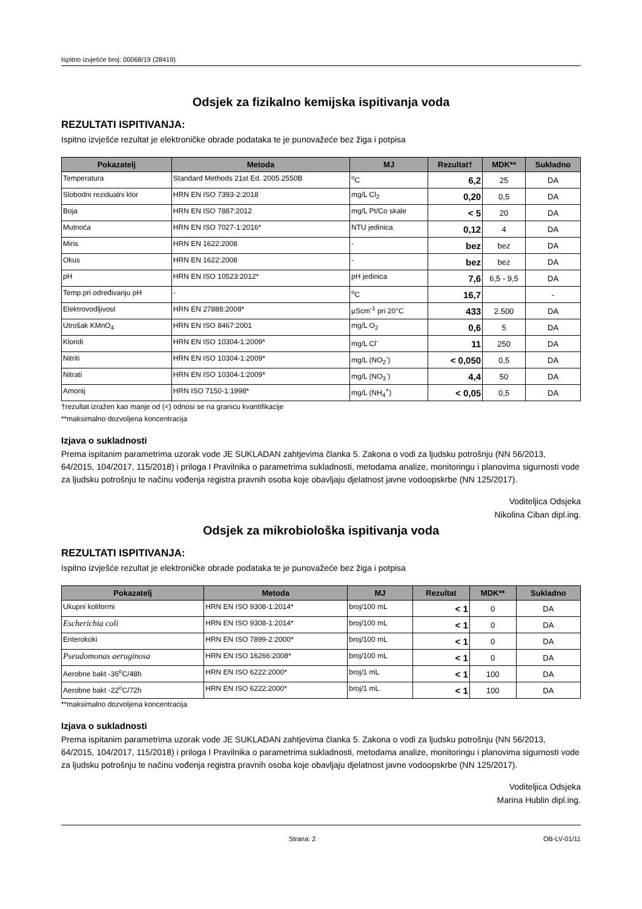Ispitno izvješće broj: 00068/19 (28419)
Odsjek za fizikalno kemijska ispitivanja voda
REZULTATI ISPITIVANJA:
Ispitno izvješće rezultat je elektroničke obrade podataka te je punovažeće bez žiga i potpisa
| Pokazatelj | Metoda | MJ | Rezultat† | MDK** | Sukladno |
| --- | --- | --- | --- | --- | --- |
| Temperatura | Standard Methods 21st Ed. 2005.2550B | <sup>o</sup> C | 6,2 | 25 | DA |
| Slobodni rezidualni klor | HRN EN ISO 7393-2:2018 | mg/L Cl<sub>2</sub> | 0,20 | 0,5 | DA |
| Boja | HRN EN ISO 7887:2012 | mg/L Pt/Co skale | < 5 | 20 | DA |
| Mutnoća | HRN EN ISO 7027-1:2016* | NTU jedinica | 0,12 | 4 | DA |
| Miris | HRN EN 1622:2008 | - | bez | bez | DA |
| Okus | HRN EN 1622:2008 | - | bez | bez | DA |
| pH | HRN EN ISO 10523:2012* | pH jedinica | 7,6 | 6,5 - 9,5 | DA |
| Temp.pri određivanju pH | - | <sup>o</sup> C | 16,7 | | - |
| Elektrovodljivost | HRN EN 27888:2008* | μScm<sup>-1</sup> pri 20°C | 433 | 2.500 | DA |
| Utrošak KMnO<sub>4</sub> | HRN EN ISO 8467:2001 | mg/L O<sub>2</sub> | 0,6 | 5 | DA |
| Kloridi | HRN EN ISO 10304-1:2009* | mg/L Cl<sup>-</sup> | 11 | 250 | DA |
| Nitriti | HRN EN ISO 10304-1:2009* | mg/L (NO<sub>2</sub><sup>-</sup>) | < 0,050 | 0,5 | DA |
| Nitrati | HRN EN ISO 10304-1:2009* | mg/L (NO<sub>3</sub><sup>-</sup>) | 4,4 | 50 | DA |
| Amonij | HRN ISO 7150-1:1998* | mg/L (NH<sub>4</sub><sup>+</sup>) | < 0,05 | 0,5 | DA |
†rezultat izražen kao manje od (<) odnosi se na granicu kvantifikacije
**maksimalno dozvoljena koncentracija
Izjava o sukladnosti
Prema ispitanim parametrima uzorak vode JE SUKLADAN zahtjevima članka 5. Zakona o vodi za ljudsku potrošnju (NN 56/2013, 64/2015, 104/2017, 115/2018) i priloga I Pravilnika o parametrima sukladnosti, metodama analize, monitoringu i planovima sigurnosti vode za ljudsku potrošnju te načinu vođenja registra pravnih osoba koje obavljaju djelatnost javne vodoopskrbe (NN 125/2017).
Voditeljica Odsjeka
Nikolina Ciban dipl.ing.
Odsjek za mikrobiološka ispitivanja voda
REZULTATI ISPITIVANJA:
Ispitno izvješće rezultat je elektroničke obrade podataka te je punovažeće bez žiga i potpisa
| Pokazatelj | Metoda | MJ | Rezultat | MDK** | Sukladno |
| --- | --- | --- | --- | --- | --- |
| Ukupni koliformi | HRN EN ISO 9308-1:2014* | broj/100 mL | < 1 | 0 | DA |
| Escherichia coli | HRN EN ISO 9308-1:2014* | broj/100 mL | < 1 | 0 | DA |
| Enterokoki | HRN EN ISO 7899-2:2000* | broj/100 mL | < 1 | 0 | DA |
| Pseudomonas aeruginosa | HRN EN ISO 16266:2008* | broj/100 mL | < 1 | 0 | DA |
| Aerobne bakt -36<sup>o</sup>C/48h | HRN EN ISO 6222:2000* | broj/1 mL | < 1 | 100 | DA |
| Aerobne bakt -22<sup>o</sup>C/72h | HRN EN ISO 6222:2000* | broj/1 mL | < 1 | 100 | DA |
**maksimalno dozvoljena koncentracija
Izjava o sukladnosti
Prema ispitanim parametrima uzorak vode JE SUKLADAN zahtjevima članka 5. Zakona o vodi za ljudsku potrošnju (NN 56/2013, 64/2015, 104/2017, 115/2018) i priloga I Pravilnika o parametrima sukladnosti, metodama analize, monitoringu i planovima sigurnosti vode za ljudsku potrošnju te načinu vođenja registra pravnih osoba koje obavljaju djelatnost javne vodoopskrbe (NN 125/2017).
Voditeljica Odsjeka
Marina Hublin dipl.ing.
Strana: 2 OB-LV-01/11